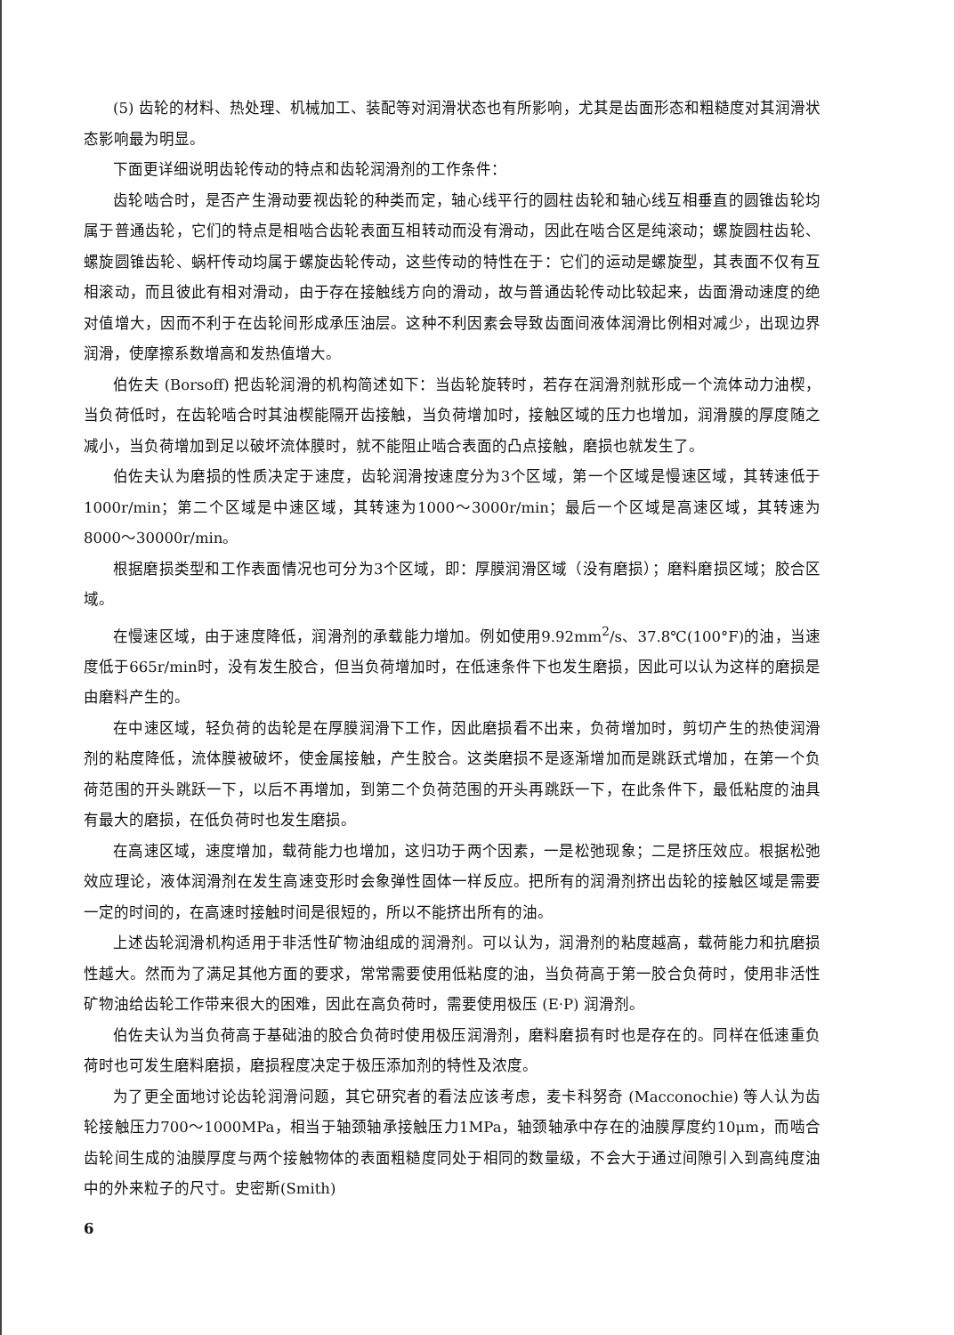(5) 齿轮的材料、热处理、机械加工、装配等对润滑状态也有所影响，尤其是齿面形态和粗糙度对其润滑状态影响最为明显。
下面更详细说明齿轮传动的特点和齿轮润滑剂的工作条件：
齿轮啮合时，是否产生滑动要视齿轮的种类而定，轴心线平行的圆柱齿轮和轴心线互相垂直的圆锥齿轮均属于普通齿轮，它们的特点是相啮合齿轮表面互相转动而没有滑动，因此在啮合区是纯滚动；螺旋圆柱齿轮、螺旋圆锥齿轮、蜗杆传动均属于螺旋齿轮传动，这些传动的特性在于：它们的运动是螺旋型，其表面不仅有互相滚动，而且彼此有相对滑动，由于存在接触线方向的滑动，故与普通齿轮传动比较起来，齿面滑动速度的绝对值增大，因而不利于在齿轮间形成承压油层。这种不利因素会导致齿面间液体润滑比例相对减少，出现边界润滑，使摩擦系数增高和发热值增大。
伯佐夫 (Borsoff) 把齿轮润滑的机构简述如下：当齿轮旋转时，若存在润滑剂就形成一个流体动力油楔，当负荷低时，在齿轮啮合时其油楔能隔开齿接触，当负荷增加时，接触区域的压力也增加，润滑膜的厚度随之减小，当负荷增加到足以破坏流体膜时，就不能阻止啮合表面的凸点接触，磨损也就发生了。
伯佐夫认为磨损的性质决定于速度，齿轮润滑按速度分为3个区域，第一个区域是慢速区域，其转速低于1000r/min；第二个区域是中速区域，其转速为1000～3000r/min；最后一个区域是高速区域，其转速为8000～30000r/min。
根据磨损类型和工作表面情况也可分为3个区域，即：厚膜润滑区域（没有磨损）；磨料磨损区域；胶合区域。
在慢速区域，由于速度降低，润滑剂的承载能力增加。例如使用9.92mm<sup>2</sup>/s、37.8℃(100°F)的油，当速度低于665r/min时，没有发生胶合，但当负荷增加时，在低速条件下也发生磨损，因此可以认为这样的磨损是由磨料产生的。
在中速区域，轻负荷的齿轮是在厚膜润滑下工作，因此磨损看不出来，负荷增加时，剪切产生的热使润滑剂的粘度降低，流体膜被破坏，使金属接触，产生胶合。这类磨损不是逐渐增加而是跳跃式增加，在第一个负荷范围的开头跳跃一下，以后不再增加，到第二个负荷范围的开头再跳跃一下，在此条件下，最低粘度的油具有最大的磨损，在低负荷时也发生磨损。
在高速区域，速度增加，载荷能力也增加，这归功于两个因素，一是松弛现象；二是挤压效应。根据松弛效应理论，液体润滑剂在发生高速变形时会象弹性固体一样反应。把所有的润滑剂挤出齿轮的接触区域是需要一定的时间的，在高速时接触时间是很短的，所以不能挤出所有的油。
上述齿轮润滑机构适用于非活性矿物油组成的润滑剂。可以认为，润滑剂的粘度越高，载荷能力和抗磨损性越大。然而为了满足其他方面的要求，常常需要使用低粘度的油，当负荷高于第一胶合负荷时，使用非活性矿物油给齿轮工作带来很大的困难，因此在高负荷时，需要使用极压 (E·P) 润滑剂。
伯佐夫认为当负荷高于基础油的胶合负荷时使用极压润滑剂，磨料磨损有时也是存在的。同样在低速重负荷时也可发生磨料磨损，磨损程度决定于极压添加剂的特性及浓度。
为了更全面地讨论齿轮润滑问题，其它研究者的看法应该考虑，麦卡科努奇 (Macconochie) 等人认为齿轮接触压力700～1000MPa，相当于轴颈轴承接触压力1MPa，轴颈轴承中存在的油膜厚度约10μm，而啮合齿轮间生成的油膜厚度与两个接触物体的表面粗糙度同处于相同的数量级，不会大于通过间隙引入到高纯度油中的外来粒子的尺寸。史密斯(Smith)
6